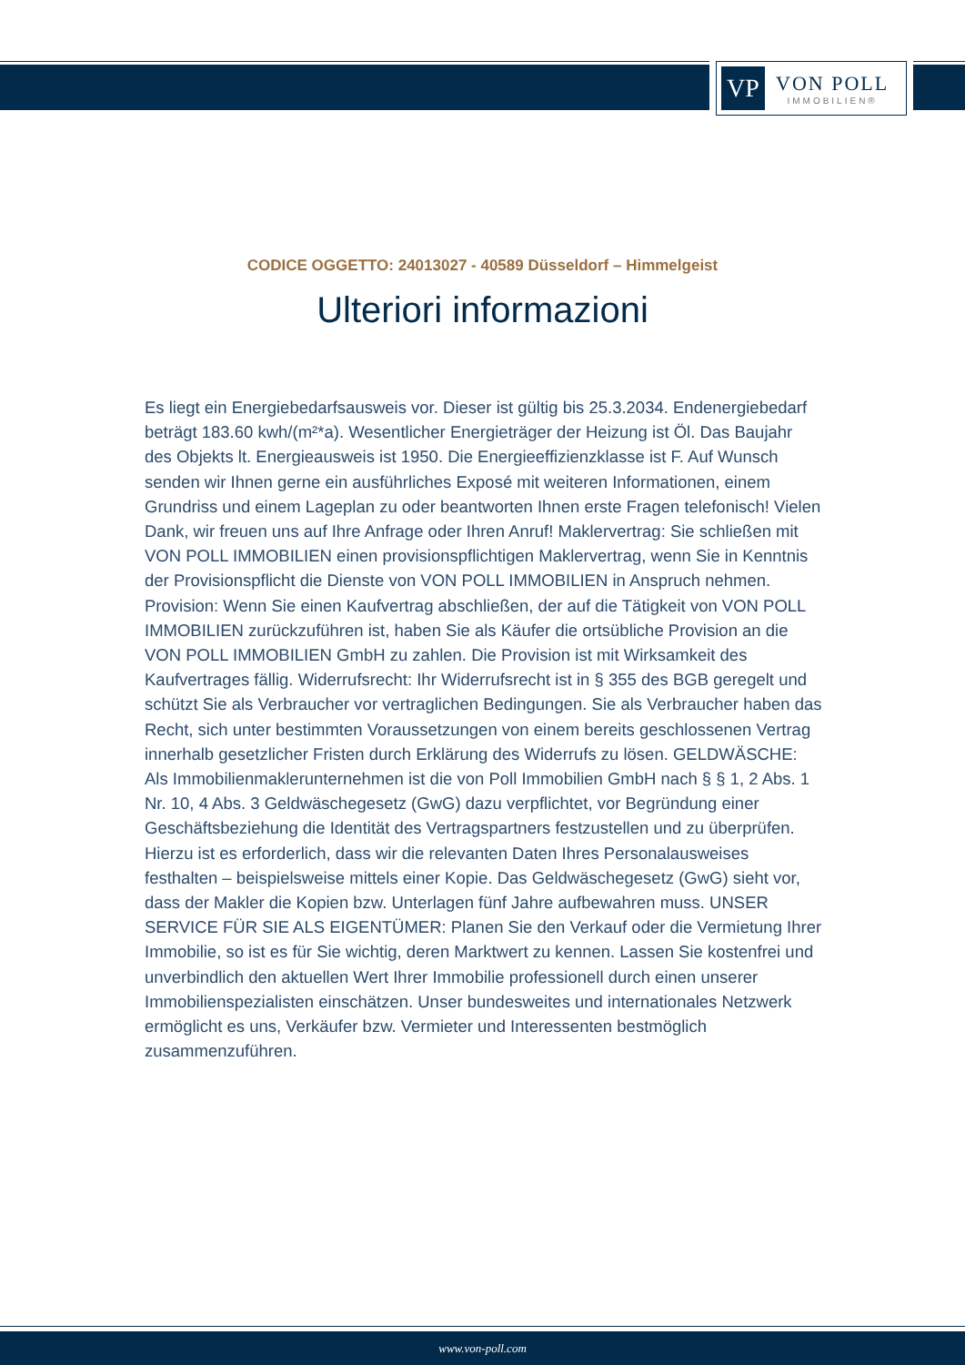VP
VON POLL
IMMOBILIEN®
CODICE OGGETTO: 24013027 - 40589 Düsseldorf – Himmelgeist
Ulteriori informazioni
Es liegt ein Energiebedarfsausweis vor. Dieser ist gültig bis 25.3.2034. Endenergiebedarf beträgt 183.60 kwh/(m²*a). Wesentlicher Energieträger der Heizung ist Öl. Das Baujahr des Objekts lt. Energieausweis ist 1950. Die Energieeffizienzklasse ist F. Auf Wunsch senden wir Ihnen gerne ein ausführliches Exposé mit weiteren Informationen, einem Grundriss und einem Lageplan zu oder beantworten Ihnen erste Fragen telefonisch! Vielen Dank, wir freuen uns auf Ihre Anfrage oder Ihren Anruf! Maklervertrag: Sie schließen mit VON POLL IMMOBILIEN einen provisionspflichtigen Maklervertrag, wenn Sie in Kenntnis der Provisionspflicht die Dienste von VON POLL IMMOBILIEN in Anspruch nehmen. Provision: Wenn Sie einen Kaufvertrag abschließen, der auf die Tätigkeit von VON POLL IMMOBILIEN zurückzuführen ist, haben Sie als Käufer die ortsübliche Provision an die VON POLL IMMOBILIEN GmbH zu zahlen. Die Provision ist mit Wirksamkeit des Kaufvertrages fällig. Widerrufsrecht: Ihr Widerrufsrecht ist in § 355 des BGB geregelt und schützt Sie als Verbraucher vor vertraglichen Bedingungen. Sie als Verbraucher haben das Recht, sich unter bestimmten Voraussetzungen von einem bereits geschlossenen Vertrag innerhalb gesetzlicher Fristen durch Erklärung des Widerrufs zu lösen. GELDWÄSCHE: Als Immobilienmaklerunternehmen ist die von Poll Immobilien GmbH nach § § 1, 2 Abs. 1 Nr. 10, 4 Abs. 3 Geldwäschegesetz (GwG) dazu verpflichtet, vor Begründung einer Geschäftsbeziehung die Identität des Vertragspartners festzustellen und zu überprüfen. Hierzu ist es erforderlich, dass wir die relevanten Daten Ihres Personalausweises festhalten – beispielsweise mittels einer Kopie. Das Geldwäschegesetz (GwG) sieht vor, dass der Makler die Kopien bzw. Unterlagen fünf Jahre aufbewahren muss. UNSER SERVICE FÜR SIE ALS EIGENTÜMER: Planen Sie den Verkauf oder die Vermietung Ihrer Immobilie, so ist es für Sie wichtig, deren Marktwert zu kennen. Lassen Sie kostenfrei und unverbindlich den aktuellen Wert Ihrer Immobilie professionell durch einen unserer Immobilienspezialisten einschätzen. Unser bundesweites und internationales Netzwerk ermöglicht es uns, Verkäufer bzw. Vermieter und Interessenten bestmöglich zusammenzuführen.
www.von-poll.com